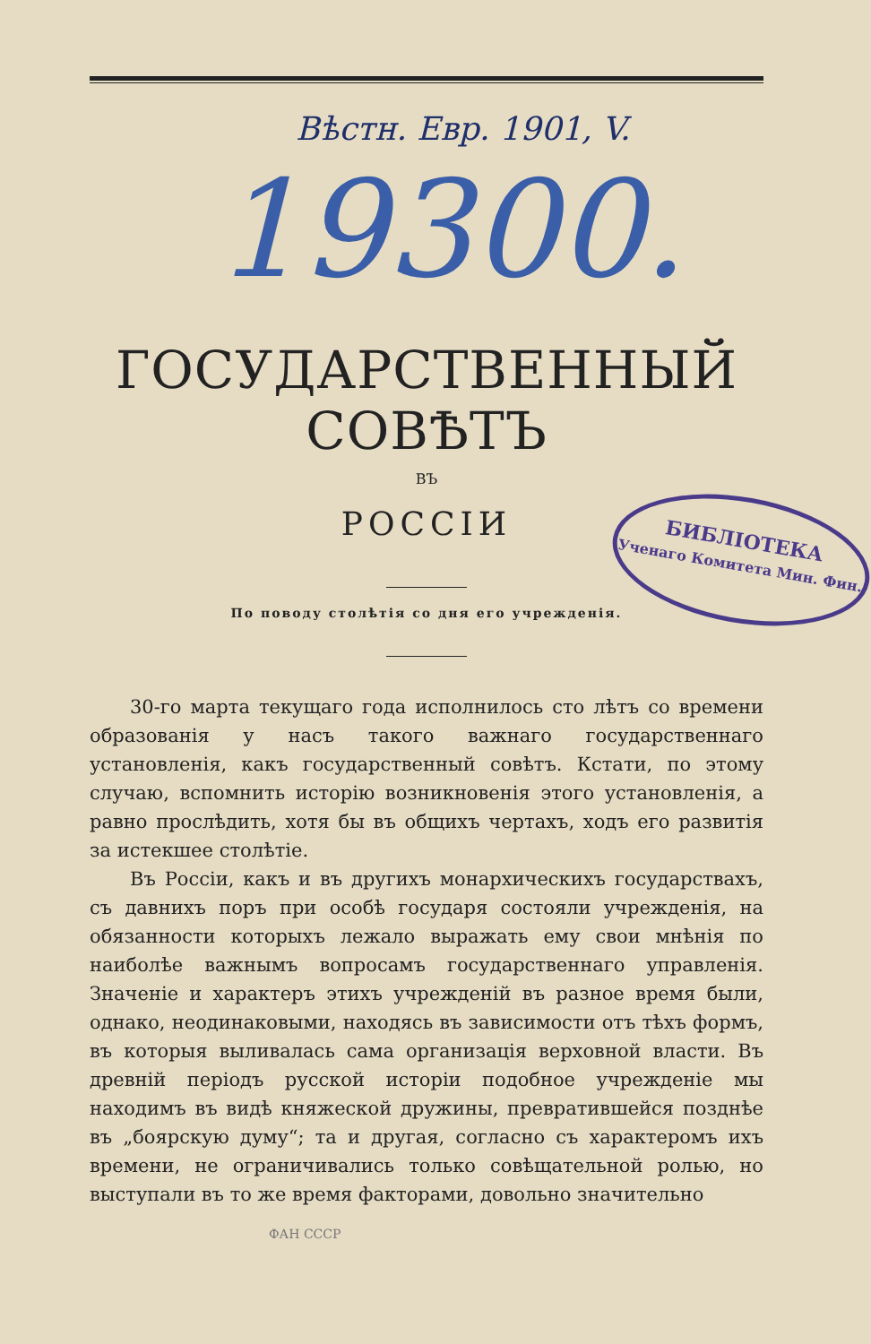Вѣстн. Евр. 1901, V.
19300.
ГОСУДАРСТВЕННЫЙ СОВѢТЪ
ВЪ
РОССІИ
По поводу столѣтія со дня его учрежденія.
30-го марта текущаго года исполнилось сто лѣтъ со времени образованія у насъ такого важнаго государственнаго установленія, какъ государственный совѣтъ. Кстати, по этому случаю, вспомнить исторію возникновенія этого установленія, а равно прослѣдить, хотя бы въ общихъ чертахъ, ходъ его развитія за истекшее столѣтіе.
Въ Россіи, какъ и въ другихъ монархическихъ государствахъ, съ давнихъ поръ при особѣ государя состояли учрежденія, на обязанности которыхъ лежало выражать ему свои мнѣнія по наиболѣе важнымъ вопросамъ государственнаго управленія. Значеніе и характеръ этихъ учрежденій въ разное время были, однако, неодинаковыми, находясь въ зависимости отъ тѣхъ формъ, въ которыя выливалась сама организація верховной власти. Въ древній періодъ русской исторіи подобное учрежденіе мы находимъ въ видѣ княжеской дружины, превратившейся позднѣе въ „боярскую думу“; та и другая, согласно съ характеромъ ихъ времени, не ограничивались только совѣщательной ролью, но выступали въ то же время факторами, довольно значительно
ФАН СССР
БИБЛІОТЕКА
Ученаго Комитета Мин. Фин.